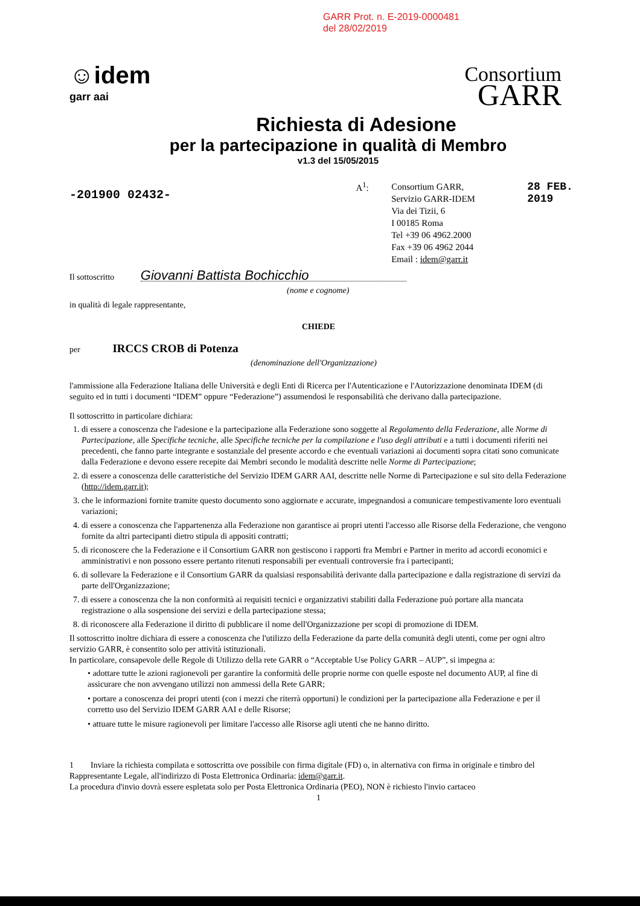GARR Prot. n. E-2019-0000481
del 28/02/2019
☺idem
garr aai
Consortium
GARR
Richiesta di Adesione
per la partecipazione in qualità di Membro
v1.3 del 15/05/2015
-201900 02432-
A<sup>1</sup>:
Consortium GARR,
Servizio GARR-IDEM
Via dei Tizii, 6
I 00185 Roma
Tel +39 06 4962.2000
Fax +39 06 4962 2044
Email : idem@garr.it
28 FEB. 2019
Il sottoscritto Giovanni Battista Bochicchio
(nome e cognome)
in qualità di legale rappresentante,
CHIEDE
per IRCCS CROB di Potenza
(denominazione dell'Organizzazione)
l'ammissione alla Federazione Italiana delle Università e degli Enti di Ricerca per l'Autenticazione e l'Autorizzazione denominata IDEM (di seguito ed in tutti i documenti “IDEM” oppure “Federazione”) assumendosi le responsabilità che derivano dalla partecipazione.
Il sottoscritto in particolare dichiara:
1. di essere a conoscenza che l'adesione e la partecipazione alla Federazione sono soggette al Regolamento della Federazione, alle Norme di Partecipazione, alle Specifiche tecniche, alle Specifiche tecniche per la compilazione e l'uso degli attributi e a tutti i documenti riferiti nei precedenti, che fanno parte integrante e sostanziale del presente accordo e che eventuali variazioni ai documenti sopra citati sono comunicate dalla Federazione e devono essere recepite dai Membri secondo le modalità descritte nelle Norme di Partecipazione;
2. di essere a conoscenza delle caratteristiche del Servizio IDEM GARR AAI, descritte nelle Norme di Partecipazione e sul sito della Federazione (http://idem.garr.it);
3. che le informazioni fornite tramite questo documento sono aggiornate e accurate, impegnandosi a comunicare tempestivamente loro eventuali variazioni;
4. di essere a conoscenza che l'appartenenza alla Federazione non garantisce ai propri utenti l'accesso alle Risorse della Federazione, che vengono fornite da altri partecipanti dietro stipula di appositi contratti;
5. di riconoscere che la Federazione e il Consortium GARR non gestiscono i rapporti fra Membri e Partner in merito ad accordi economici e amministrativi e non possono essere pertanto ritenuti responsabili per eventuali controversie fra i partecipanti;
6. di sollevare la Federazione e il Consortium GARR da qualsiasi responsabilità derivante dalla partecipazione e dalla registrazione di servizi da parte dell'Organizzazione;
7. di essere a conoscenza che la non conformità ai requisiti tecnici e organizzativi stabiliti dalla Federazione può portare alla mancata registrazione o alla sospensione dei servizi e della partecipazione stessa;
8. di riconoscere alla Federazione il diritto di pubblicare il nome dell'Organizzazione per scopi di promozione di IDEM.
Il sottoscritto inoltre dichiara di essere a conoscenza che l'utilizzo della Federazione da parte della comunità degli utenti, come per ogni altro servizio GARR, è consentito solo per attività istituzionali.
In particolare, consapevole delle Regole di Utilizzo della rete GARR o “Acceptable Use Policy GARR – AUP”, si impegna a:
• adottare tutte le azioni ragionevoli per garantire la conformità delle proprie norme con quelle esposte nel documento AUP, al fine di assicurare che non avvengano utilizzi non ammessi della Rete GARR;
• portare a conoscenza dei propri utenti (con i mezzi che riterrà opportuni) le condizioni per la partecipazione alla Federazione e per il corretto uso del Servizio IDEM GARR AAI e delle Risorse;
• attuare tutte le misure ragionevoli per limitare l'accesso alle Risorse agli utenti che ne hanno diritto.
1 Inviare la richiesta compilata e sottoscritta ove possibile con firma digitale (FD) o, in alternativa con firma in originale e timbro del Rappresentante Legale, all'indirizzo di Posta Elettronica Ordinaria: idem@garr.it.
La procedura d'invio dovrà essere espletata solo per Posta Elettronica Ordinaria (PEO), NON è richiesto l'invio cartaceo
1